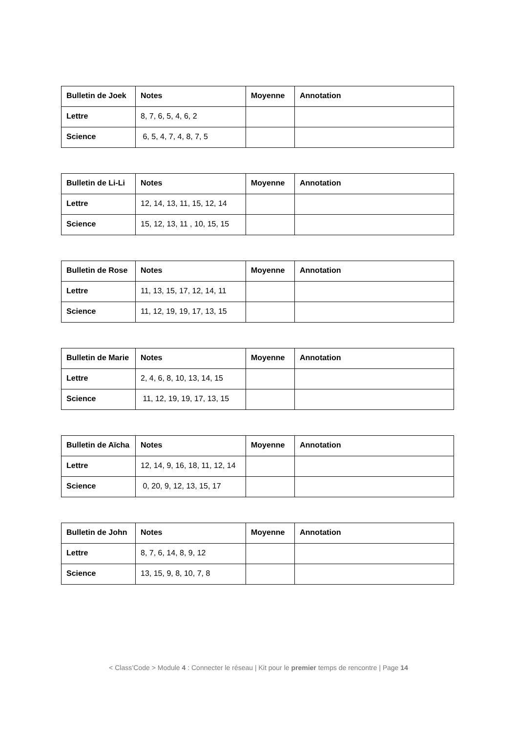| Bulletin de Joek | Notes | Moyenne | Annotation |
| --- | --- | --- | --- |
| Lettre | 8, 7, 6, 5, 4, 6, 2 | | |
| Science | 6, 5, 4, 7, 4, 8, 7, 5 | | |
| Bulletin de Li-Li | Notes | Moyenne | Annotation |
| --- | --- | --- | --- |
| Lettre | 12, 14, 13, 11, 15, 12, 14 | | |
| Science | 15, 12, 13, 11 , 10, 15, 15 | | |
| Bulletin de Rose | Notes | Moyenne | Annotation |
| --- | --- | --- | --- |
| Lettre | 11, 13, 15, 17, 12, 14, 11 | | |
| Science | 11, 12, 19, 19, 17, 13, 15 | | |
| Bulletin de Marie | Notes | Moyenne | Annotation |
| --- | --- | --- | --- |
| Lettre | 2, 4, 6, 8, 10, 13, 14, 15 | | |
| Science | 11, 12, 19, 19, 17, 13, 15 | | |
| Bulletin de Aïcha | Notes | Moyenne | Annotation |
| --- | --- | --- | --- |
| Lettre | 12, 14, 9, 16, 18, 11, 12, 14 | | |
| Science | 0, 20, 9, 12, 13, 15, 17 | | |
| Bulletin de John | Notes | Moyenne | Annotation |
| --- | --- | --- | --- |
| Lettre | 8, 7, 6, 14, 8, 9, 12 | | |
| Science | 13, 15, 9, 8, 10, 7, 8 | | |
< Class’Code > Module 4 : Connecter le réseau | Kit pour le premier temps de rencontre | Page 14